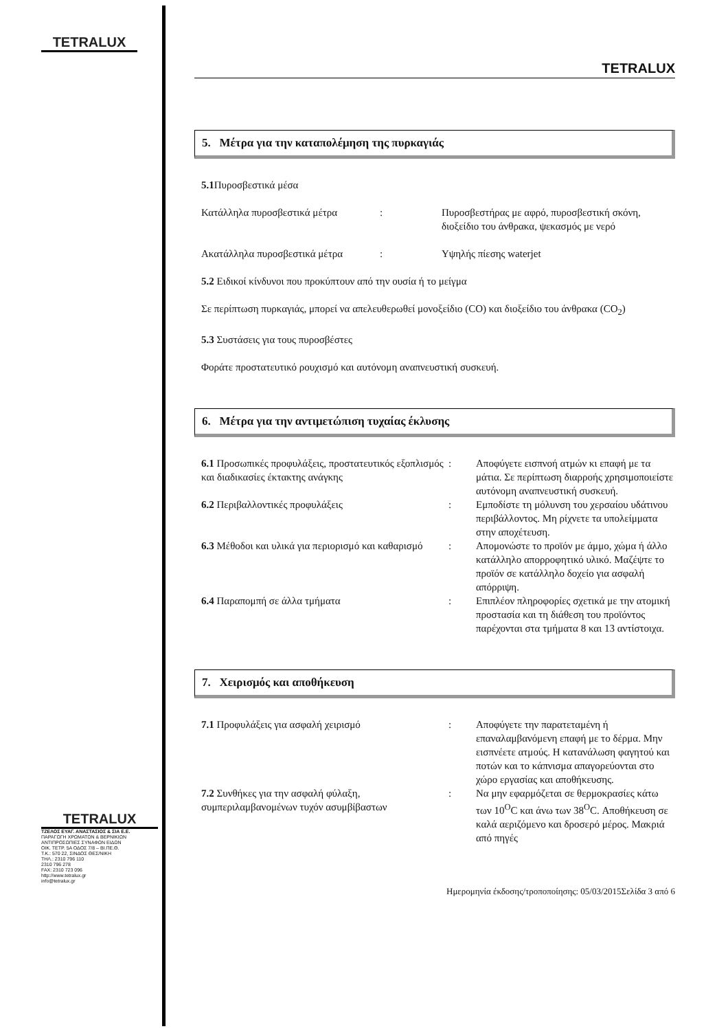TETRALUX
TETRALUX
ΤΖΕΛΟΣ ΕΥΑΓ. ΑΝΑΣΤΑΣΙΟΣ & ΣΙΑ Ε.Ε.
ΠΑΡΑΓΩΓΗ ΧΡΩΜΑΤΩΝ & ΒΕΡΝΙΚΙΩΝ
ΑΝΤΙΠΡΟΣΩΠΙΕΣ ΣΥΝΑΦΩΝ ΕΙΔΩΝ
ΟΙΚ. ΤΕΤΡ. 5Α ΟΔΟΣ 7/8 – ΒΙ.ΠΕ.Θ.
Τ.Κ.: 570 22, ΣΙΝΔΟΣ ΘΕΣ/ΝΙΚΗ
ΤΗΛ.: 2310 796 110
2310 796 278
FAX: 2310 723 096
http://www.tetralux.gr
info@tetralux.gr
TETRALUX
5. Μέτρα για την καταπολέμηση της πυρκαγιάς
5.1 Πυροσβεστικά μέσα
| Κατάλληλα πυροσβεστικά μέτρα | : | Πυροσβεστήρας με αφρό, πυροσβεστική σκόνη, διοξείδιο του άνθρακα, ψεκασμός με νερό |
| Ακατάλληλα πυροσβεστικά μέτρα | : | Υψηλής πίεσης waterjet |
5.2 Ειδικοί κίνδυνοι που προκύπτουν από την ουσία ή το μείγμα
Σε περίπτωση πυρκαγιάς, μπορεί να απελευθερωθεί μονοξείδιο (CO) και διοξείδιο του άνθρακα (CO<sub>2</sub>)
5.3 Συστάσεις για τους πυροσβέστες
Φοράτε προστατευτικό ρουχισμό και αυτόνομη αναπνευστική συσκευή.
6. Μέτρα για την αντιμετώπιση τυχαίας έκλυσης
| 6.1 Προσωπικές προφυλάξεις, προστατευτικός εξοπλισμός και διαδικασίες έκτακτης ανάγκης | : | Αποφύγετε εισπνοή ατμών κι επαφή με τα μάτια. Σε περίπτωση διαρροής χρησιμοποιείστε αυτόνομη αναπνευστική συσκευή. |
| 6.2 Περιβαλλοντικές προφυλάξεις | : | Εμποδίστε τη μόλυνση του χερσαίου υδάτινου περιβάλλοντος. Μη ρίχνετε τα υπολείμματα στην αποχέτευση. |
| 6.3 Μέθοδοι και υλικά για περιορισμό και καθαρισμό | : | Απομονώστε το προϊόν με άμμο, χώμα ή άλλο κατάλληλο απορροφητικό υλικό. Μαζέψτε το προϊόν σε κατάλληλο δοχείο για ασφαλή απόρριψη. |
| 6.4 Παραπομπή σε άλλα τμήματα | : | Επιπλέον πληροφορίες σχετικά με την ατομική προστασία και τη διάθεση του προϊόντος παρέχονται στα τμήματα 8 και 13 αντίστοιχα. |
7. Χειρισμός και αποθήκευση
| 7.1 Προφυλάξεις για ασφαλή χειρισμό | : | Αποφύγετε την παρατεταμένη ή επαναλαμβανόμενη επαφή με το δέρμα. Μην εισπνέετε ατμούς. Η κατανάλωση φαγητού και ποτών και το κάπνισμα απαγορεύονται στο χώρο εργασίας και αποθήκευσης. |
| 7.2 Συνθήκες για την ασφαλή φύλαξη, συμπεριλαμβανομένων τυχόν ασυμβίβαστων | : | Να μην εφαρμόζεται σε θερμοκρασίες κάτω των 10<sup>O</sup>C και άνω των 38<sup>O</sup>C. Αποθήκευση σε καλά αεριζόμενο και δροσερό μέρος. Μακριά από πηγές |
Ημερομηνία έκδοσης/τροποποίησης: 05/03/2015Σελίδα 3 από 6